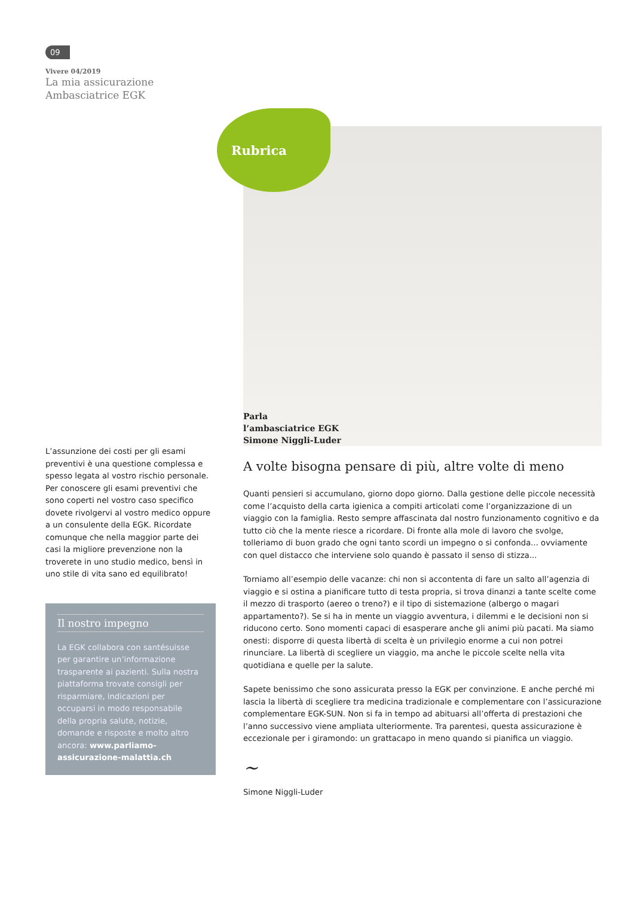09
Vivere 04/2019
La mia assicurazione
Ambasciatrice EGK
L’assunzione dei costi per gli esami preventivi è una questione complessa e spesso legata al vostro rischio personale. Per conoscere gli esami preventivi che sono coperti nel vostro caso specifico dovete rivolgervi al vostro medico oppure a un consulente della EGK. Ricordate comunque che nella maggior parte dei casi la migliore prevenzione non la troverete in uno studio medico, bensì in uno stile di vita sano ed equilibrato!
Il nostro impegno
La EGK collabora con santésuisse per garantire un’informazione trasparente ai pazienti. Sulla nostra piattaforma trovate consigli per risparmiare, indicazioni per occuparsi in modo responsabile della propria salute, notizie, domande e risposte e molto altro ancora: www.parliamo-assicurazione-malattia.ch
Rubrica
Parla
l’ambasciatrice EGK
Simone Niggli-Luder
A volte bisogna pensare di più, altre volte di meno
Quanti pensieri si accumulano, giorno dopo giorno. Dalla gestione delle piccole necessità come l’acquisto della carta igienica a compiti articolati come l’organizzazione di un viaggio con la famiglia. Resto sempre affascinata dal nostro funzionamento cognitivo e da tutto ciò che la mente riesce a ricordare. Di fronte alla mole di lavoro che svolge, tolleriamo di buon grado che ogni tanto scordi un impegno o si confonda... ovviamente con quel distacco che interviene solo quando è passato il senso di stizza...
Torniamo all’esempio delle vacanze: chi non si accontenta di fare un salto all’agenzia di viaggio e si ostina a pianificare tutto di testa propria, si trova dinanzi a tante scelte come il mezzo di trasporto (aereo o treno?) e il tipo di sistemazione (albergo o magari appartamento?). Se si ha in mente un viaggio avventura, i dilemmi e le decisioni non si riducono certo. Sono momenti capaci di esasperare anche gli animi più pacati. Ma siamo onesti: disporre di questa libertà di scelta è un privilegio enorme a cui non potrei rinunciare. La libertà di scegliere un viaggio, ma anche le piccole scelte nella vita quotidiana e quelle per la salute.
Sapete benissimo che sono assicurata presso la EGK per convinzione. E anche perché mi lascia la libertà di scegliere tra medicina tradizionale e complementare con l’assicurazione complementare EGK-SUN. Non si fa in tempo ad abituarsi all’offerta di prestazioni che l’anno successivo viene ampliata ulteriormente. Tra parentesi, questa assicurazione è eccezionale per i giramondo: un grattacapo in meno quando si pianifica un viaggio.
~
Simone Niggli-Luder